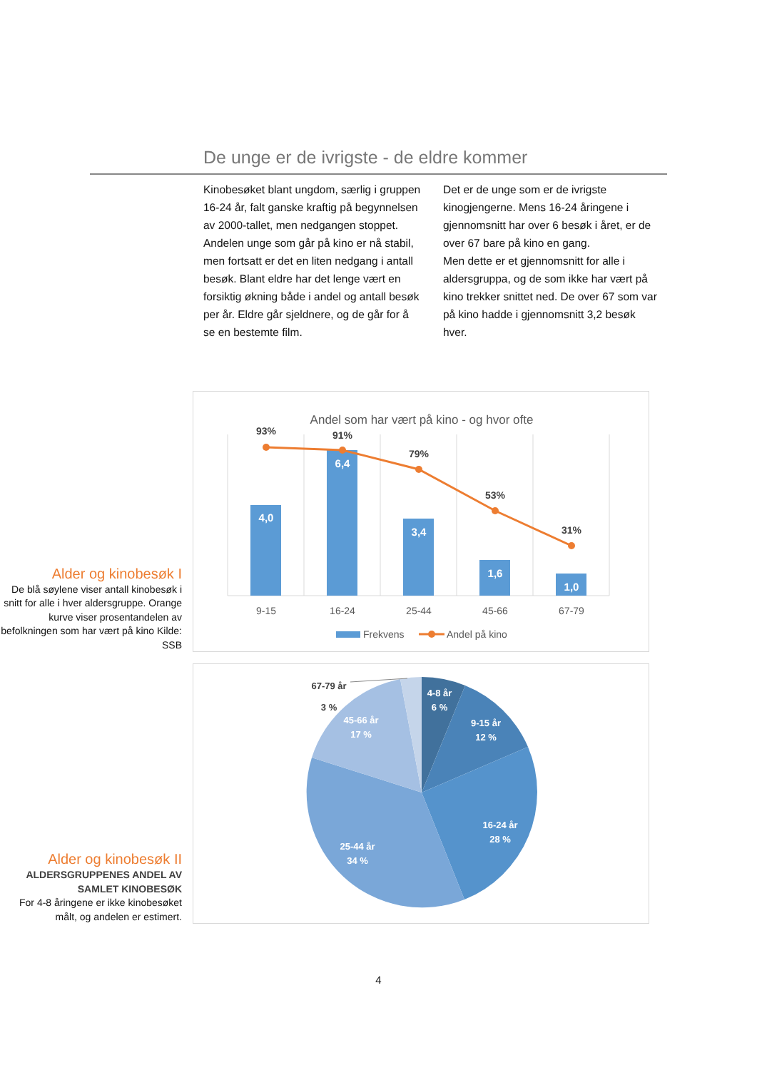De unge er de ivrigste - de eldre kommer
Kinobesøket blant ungdom, særlig i gruppen 16-24 år, falt ganske kraftig på begynnelsen av 2000-tallet, men nedgangen stoppet. Andelen unge som går på kino er nå stabil, men fortsatt er det en liten nedgang i antall besøk. Blant eldre har det lenge vært en forsiktig økning både i andel og antall besøk per år. Eldre går sjeldnere, og de går for å se en bestemte film.
Det er de unge som er de ivrigste kinogjengerne. Mens 16-24 åringene i gjennomsnitt har over 6 besøk i året, er de over 67 bare på kino en gang.
Men dette er et gjennomsnitt for alle i aldersgruppa, og de som ikke har vært på kino trekker snittet ned. De over 67 som var på kino hadde i gjennomsnitt 3,2 besøk hver.
Alder og kinobesøk I
De blå søylene viser antall kinobesøk i snitt for alle i hver aldersgruppe. Orange kurve viser prosentandelen av befolkningen som har vært på kino Kilde: SSB
Andel som har vært på kino - og hvor ofte
4,0
6,4
3,4
1,6
1,0
93%
91%
79%
53%
31%
9-15
16-24
25-44
45-66
67-79
Frekvens
Andel på kino
Alder og kinobesøk II
ALDERSGRUPPENES ANDEL AV SAMLET KINOBESØK
For 4-8 åringene er ikke kinobesøket målt, og andelen er estimert.
4-8 år
6 %
9-15 år
12 %
16-24 år
28 %
25-44 år
34 %
45-66 år
17 %
67-79 år
3 %
4